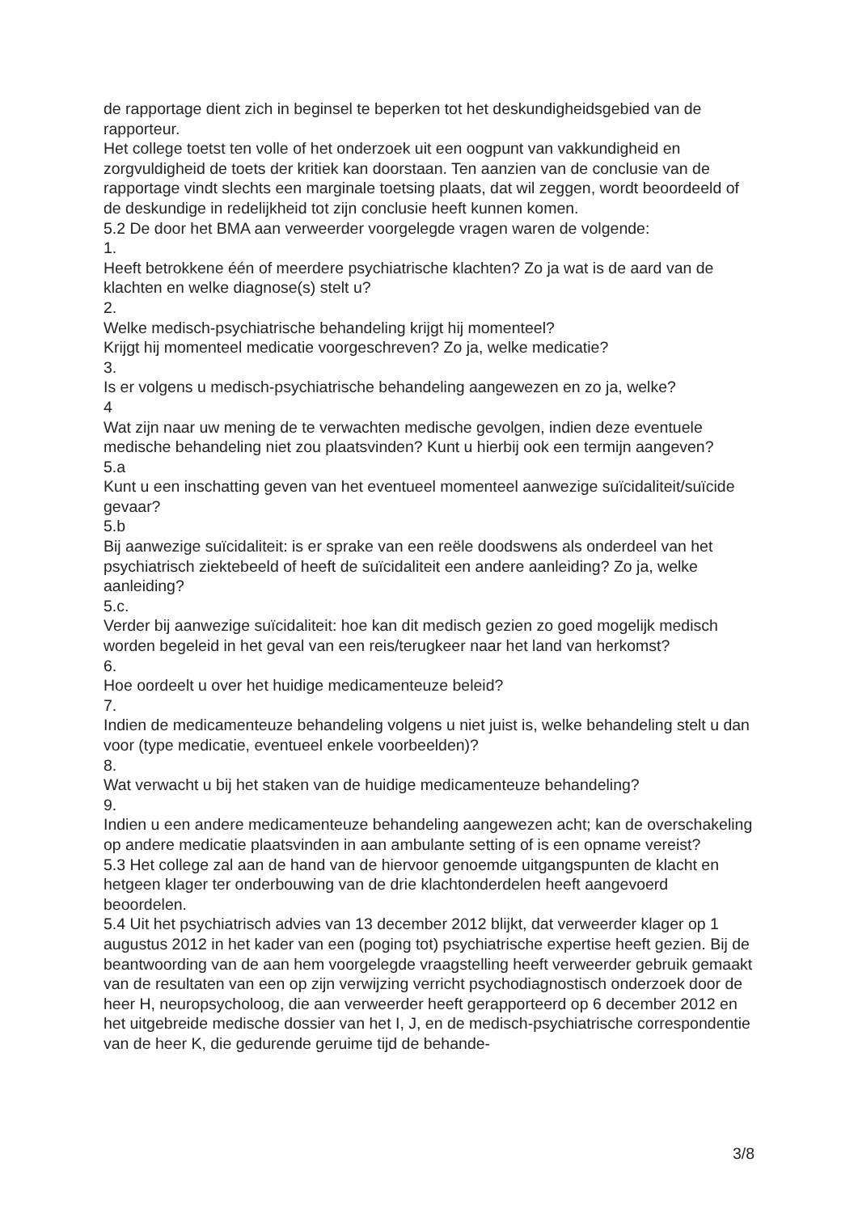de rapportage dient zich in beginsel te beperken tot het deskundigheidsgebied van de rapporteur.
Het college toetst ten volle of het onderzoek uit een oogpunt van vakkundigheid en zorgvuldigheid de toets der kritiek kan doorstaan. Ten aanzien van de conclusie van de rapportage vindt slechts een marginale toetsing plaats, dat wil zeggen, wordt beoordeeld of de deskundige in redelijkheid tot zijn conclusie heeft kunnen komen.
5.2 De door het BMA aan verweerder voorgelegde vragen waren de volgende:
1.
Heeft betrokkene één of meerdere psychiatrische klachten? Zo ja wat is de aard van de klachten en welke diagnose(s) stelt u?
2.
Welke medisch-psychiatrische behandeling krijgt hij momenteel?
Krijgt hij momenteel medicatie voorgeschreven? Zo ja, welke medicatie?
3.
Is er volgens u medisch-psychiatrische behandeling aangewezen en zo ja, welke?
4
Wat zijn naar uw mening de te verwachten medische gevolgen, indien deze eventuele medische behandeling niet zou plaatsvinden? Kunt u hierbij ook een termijn aangeven?
5.a
Kunt u een inschatting geven van het eventueel momenteel aanwezige suïcidaliteit/suïcide gevaar?
5.b
Bij aanwezige suïcidaliteit: is er sprake van een reële doodswens als onderdeel van het psychiatrisch ziektebeeld of heeft de suïcidaliteit een andere aanleiding? Zo ja, welke aanleiding?
5.c.
Verder bij aanwezige suïcidaliteit: hoe kan dit medisch gezien zo goed mogelijk medisch worden begeleid in het geval van een reis/terugkeer naar het land van herkomst?
6.
Hoe oordeelt u over het huidige medicamenteuze beleid?
7.
Indien de medicamenteuze behandeling volgens u niet juist is, welke behandeling stelt u dan voor (type medicatie, eventueel enkele voorbeelden)?
8.
Wat verwacht u bij het staken van de huidige medicamenteuze behandeling?
9.
Indien u een andere medicamenteuze behandeling aangewezen acht; kan de overschakeling op andere medicatie plaatsvinden in aan ambulante setting of is een opname vereist?
5.3 Het college zal aan de hand van de hiervoor genoemde uitgangspunten de klacht en hetgeen klager ter onderbouwing van de drie klachtonderdelen heeft aangevoerd beoordelen.
5.4 Uit het psychiatrisch advies van 13 december 2012 blijkt, dat verweerder klager op 1 augustus 2012 in het kader van een (poging tot) psychiatrische expertise heeft gezien. Bij de beantwoording van de aan hem voorgelegde vraagstelling heeft verweerder gebruik gemaakt van de resultaten van een op zijn verwijzing verricht psychodiagnostisch onderzoek door de heer H, neuropsycholoog, die aan verweerder heeft gerapporteerd op 6 december 2012 en het uitgebreide medische dossier van het I, J, en de medisch-psychiatrische correspondentie van de heer K, die gedurende geruime tijd de behande-
3/8